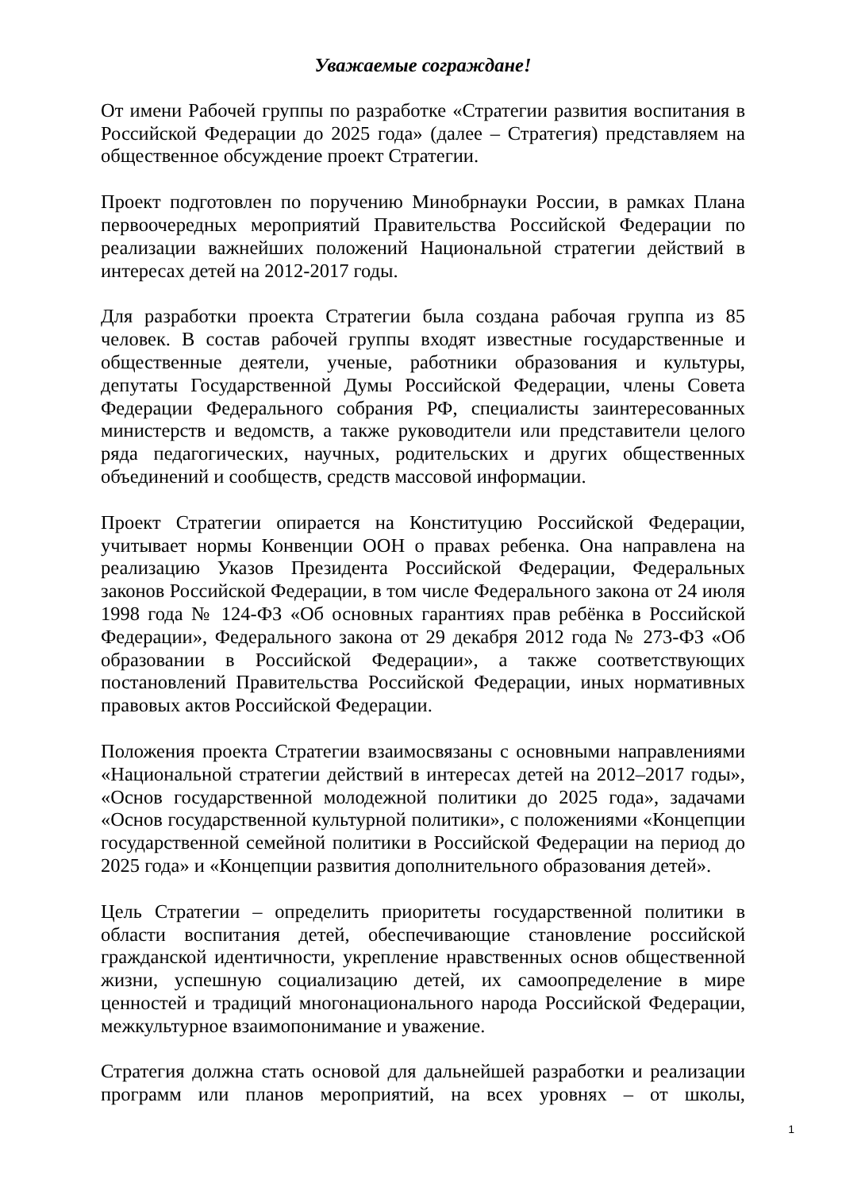Уважаемые сограждане!
От имени Рабочей группы по разработке «Стратегии развития воспитания в Российской Федерации до 2025 года» (далее – Стратегия) представляем на общественное обсуждение проект Стратегии.
Проект подготовлен по поручению Минобрнауки России, в рамках Плана первоочередных мероприятий Правительства Российской Федерации по реализации важнейших положений Национальной стратегии действий в интересах детей на 2012-2017 годы.
Для разработки проекта Стратегии была создана рабочая группа из 85 человек. В состав рабочей группы входят известные государственные и общественные деятели, ученые, работники образования и культуры, депутаты Государственной Думы Российской Федерации, члены Совета Федерации Федерального собрания РФ, специалисты заинтересованных министерств и ведомств, а также руководители или представители целого ряда педагогических, научных, родительских и других общественных объединений и сообществ, средств массовой информации.
Проект Стратегии опирается на Конституцию Российской Федерации, учитывает нормы Конвенции ООН о правах ребенка. Она направлена на реализацию Указов Президента Российской Федерации, Федеральных законов Российской Федерации, в том числе Федерального закона от 24 июля 1998 года № 124-ФЗ «Об основных гарантиях прав ребёнка в Российской Федерации», Федерального закона от 29 декабря 2012 года № 273-ФЗ «Об образовании в Российской Федерации», а также соответствующих постановлений Правительства Российской Федерации, иных нормативных правовых актов Российской Федерации.
Положения проекта Стратегии взаимосвязаны с основными направлениями «Национальной стратегии действий в интересах детей на 2012–2017 годы», «Основ государственной молодежной политики до 2025 года», задачами «Основ государственной культурной политики», с положениями «Концепции государственной семейной политики в Российской Федерации на период до 2025 года» и «Концепции развития дополнительного образования детей».
Цель Стратегии – определить приоритеты государственной политики в области воспитания детей, обеспечивающие становление российской гражданской идентичности, укрепление нравственных основ общественной жизни, успешную социализацию детей, их самоопределение в мире ценностей и традиций многонационального народа Российской Федерации, межкультурное взаимопонимание и уважение.
Стратегия должна стать основой для дальнейшей разработки и реализации программ или планов мероприятий, на всех уровнях – от школы,
1